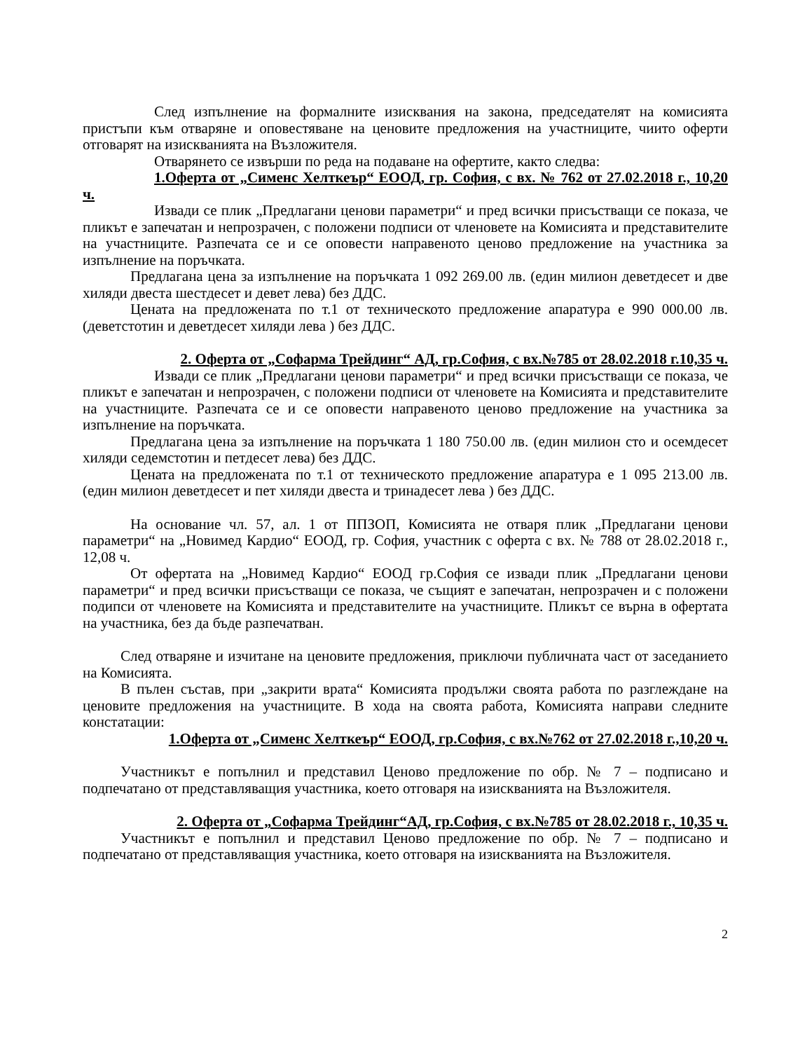След изпълнение на формалните изисквания на закона, председателят на комисията пристъпи към отваряне и оповестяване на ценовите предложения на участниците, чиито оферти отговарят на изискванията на Възложителя.
Отварянето се извърши по реда на подаване на офертите, както следва:
1.Оферта от „Сименс Хелткеър“ ЕООД, гр. София, с вх. № 762 от 27.02.2018 г., 10,20 ч.
Извади се плик „Предлагани ценови параметри“ и пред всички присъстващи се показа, че пликът е запечатан и непрозрачен, с положени подписи от членовете на Комисията и представителите на участниците. Разпечата се и се оповести направеното ценово предложение на участника за изпълнение на поръчката.
Предлагана цена за изпълнение на поръчката 1 092 269.00 лв. (един милион деветдесет и две хиляди двеста шестдесет и девет лева) без ДДС.
Цената на предложената по т.1 от техническото предложение апаратура е 990 000.00 лв. (деветстотин и деветдесет хиляди лева ) без ДДС.
2. Оферта от „Софарма Трейдинг“ АД, гр.София, с вх.№785 от 28.02.2018 г.10,35 ч.
Извади се плик „Предлагани ценови параметри“ и пред всички присъстващи се показа, че пликът е запечатан и непрозрачен, с положени подписи от членовете на Комисията и представителите на участниците. Разпечата се и се оповести направеното ценово предложение на участника за изпълнение на поръчката.
Предлагана цена за изпълнение на поръчката 1 180 750.00 лв. (един милион сто и осемдесет хиляди седемстотин и петдесет лева) без ДДС.
Цената на предложената по т.1 от техническото предложение апаратура е 1 095 213.00 лв. (един милион деветдесет и пет хиляди двеста и тринадесет лева ) без ДДС.
На основание чл. 57, ал. 1 от ППЗОП, Комисията не отваря плик „Предлагани ценови параметри“ на „Новимед Кардио“ ЕООД, гр. София, участник с оферта с вх. № 788 от 28.02.2018 г., 12,08 ч.
От офертата на „Новимед Кардио“ ЕООД гр.София се извади плик „Предлагани ценови параметри“ и пред всички присъстващи се показа, че същият е запечатан, непрозрачен и с положени подипси от членовете на Комисията и представителите на участниците. Пликът се върна в офертата на участника, без да бъде разпечатван.
След отваряне и изчитане на ценовите предложения, приключи публичната част от заседанието на Комисията.
В пълен състав, при „закрити врата“ Комисията продължи своята работа по разглеждане на ценовите предложения на участниците. В хода на своята работа, Комисията направи следните констатации:
1.Оферта от „Сименс Хелткеър“ ЕООД, гр.София, с вх.№762 от 27.02.2018 г.,10,20 ч.
Участникът е попълнил и представил Ценово предложение по обр. № 7 – подписано и подпечатано от представляващия участника, което отговаря на изискванията на Възложителя.
2. Оферта от „Софарма Трейдинг“АД, гр.София, с вх.№785 от 28.02.2018 г., 10,35 ч.
Участникът е попълнил и представил Ценово предложение по обр. № 7 – подписано и подпечатано от представляващия участника, което отговаря на изискванията на Възложителя.
2